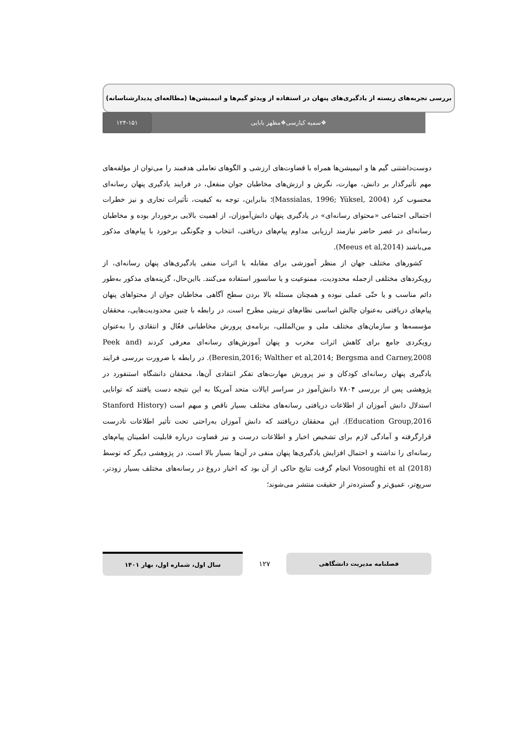بررسی تجربه‌های زیسته از یادگیری‌های پنهان در استفاده از ویدئو گیم‌ها و انیمیشن‌ها (مطالعه‌ای پدیدارشناسانه)
❖سمیه کیارسی❖مظهر بابایی
۱۲۴-۱۵۱
دوست‌داشتنی گیم ها و انیمیشن‌ها همراه با قضاوت‌های ارزشی و الگوهای تعاملی هدفمند را می‌توان از مؤلفه‌های مهم تأثیرگذار بر دانش، مهارت، نگرش و ارزش‌های مخاطبان جوان منفعل، در فرایند یادگیری پنهان رسانه‌ای محسوب کرد (Massialas, 1996; Yüksel, 2004)؛ بنابراین، توجه به کیفیت، تأثیرات تجاری و نیز خطرات احتمالی اجتماعی «محتوای رسانه‌ای» در یادگیری پنهان دانش‌آموزان، از اهمیت بالایی برخوردار بوده و مخاطبان رسانه‌ای در عصر حاضر نیازمند ارزیابی مداوم پیام‌های دریافتی، انتخاب و چگونگی برخورد با پیام‌های مذکور می‌باشند (Meeus et al,2014).
کشورهای مختلف جهان از منظر آموزشی برای مقابله با اثرات منفی یادگیری‌های پنهان رسانه‌ای، از رویکردهای مختلفی ازجمله محدودیت، ممنوعیت و یا سانسور استفاده می‌کنند. بااین‌حال، گزینه‌های مذکور به‌طور دائم مناسب و یا حتّی عملی نبوده و همچنان مسئله بالا بردن سطح آگاهی مخاطبان جوان از محتواهای پنهان پیام‌های دریافتی به‌عنوان چالش اساسی نظام‌های تربیتی مطرح است. در رابطه با چنین محدودیت‌هایی، محققان مؤسسه‌ها و سازمان‌های مختلف ملی و بین‌المللی، برنامه‌ی پرورش مخاطبانی فعُال و انتقادی را به‌عنوان رویکردی جامع برای کاهش اثرات مخرب و پنهان آموزش‌های رسانه‌ای معرفی کردند (Peek and Beresin,2016; Walther et al,2014; Bergsma and Carney,2008). در رابطه با ضرورت بررسی فرایند یادگیری پنهان رسانه‌ای کودکان و نیز پرورش مهارت‌های تفکر انتقادی آن‌ها، محققان دانشگاه استنفورد در پژوهشی پس از بررسی ۷۸۰۴ دانش‌آموز در سراسر ایالات متحد آمریکا به این نتیجه دست یافتند که توانایی استدلال دانش آموزان از اطلاعات دریافتی رسانه‌های مختلف بسیار ناقص و مبهم است (Stanford History Education Group,2016). این محققان دریافتند که دانش آموزان به‌راحتی تحت تأثیر اطلاعات نادرست قرارگرفته و آمادگی لازم برای تشخیص اخبار و اطلاعات درست و نیز قضاوت درباره قابلیت اطمینان پیام‌های رسانه‌ای را نداشته و احتمال افزایش یادگیری‌ها پنهان منفی در آن‌ها بسیار بالا است. در پژوهشی دیگر که توسط Vosoughi et al (2018) انجام گرفت نتایج حاکی از آن بود که اخبار دروغ در رسانه‌های مختلف بسیار زودتر، سریع‌تر، عمیق‌تر و گسترده‌تر از حقیقت منتشر می‌شوند؛
فصلنامه مدیریت دانشگاهی
۱۲۷
سال اول، شماره اول، بهار ۱۴۰۱